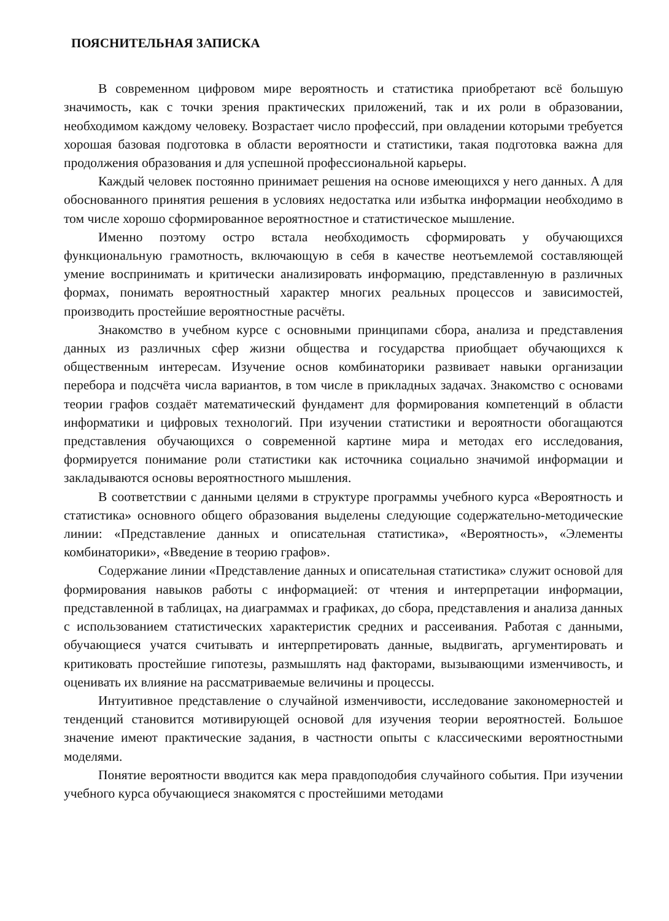ПОЯСНИТЕЛЬНАЯ ЗАПИСКА
В современном цифровом мире вероятность и статистика приобретают всё большую значимость, как с точки зрения практических приложений, так и их роли в образовании, необходимом каждому человеку. Возрастает число профессий, при овладении которыми требуется хорошая базовая подготовка в области вероятности и статистики, такая подготовка важна для продолжения образования и для успешной профессиональной карьеры.
Каждый человек постоянно принимает решения на основе имеющихся у него данных. А для обоснованного принятия решения в условиях недостатка или избытка информации необходимо в том числе хорошо сформированное вероятностное и статистическое мышление.
Именно поэтому остро встала необходимость сформировать у обучающихся функциональную грамотность, включающую в себя в качестве неотъемлемой составляющей умение воспринимать и критически анализировать информацию, представленную в различных формах, понимать вероятностный характер многих реальных процессов и зависимостей, производить простейшие вероятностные расчёты.
Знакомство в учебном курсе с основными принципами сбора, анализа и представления данных из различных сфер жизни общества и государства приобщает обучающихся к общественным интересам. Изучение основ комбинаторики развивает навыки организации перебора и подсчёта числа вариантов, в том числе в прикладных задачах. Знакомство с основами теории графов создаёт математический фундамент для формирования компетенций в области информатики и цифровых технологий. При изучении статистики и вероятности обогащаются представления обучающихся о современной картине мира и методах его исследования, формируется понимание роли статистики как источника социально значимой информации и закладываются основы вероятностного мышления.
В соответствии с данными целями в структуре программы учебного курса «Вероятность и статистика» основного общего образования выделены следующие содержательно-методические линии: «Представление данных и описательная статистика», «Вероятность», «Элементы комбинаторики», «Введение в теорию графов».
Содержание линии «Представление данных и описательная статистика» служит основой для формирования навыков работы с информацией: от чтения и интерпретации информации, представленной в таблицах, на диаграммах и графиках, до сбора, представления и анализа данных с использованием статистических характеристик средних и рассеивания. Работая с данными, обучающиеся учатся считывать и интерпретировать данные, выдвигать, аргументировать и критиковать простейшие гипотезы, размышлять над факторами, вызывающими изменчивость, и оценивать их влияние на рассматриваемые величины и процессы.
Интуитивное представление о случайной изменчивости, исследование закономерностей и тенденций становится мотивирующей основой для изучения теории вероятностей. Большое значение имеют практические задания, в частности опыты с классическими вероятностными моделями.
Понятие вероятности вводится как мера правдоподобия случайного события. При изучении учебного курса обучающиеся знакомятся с простейшими методами